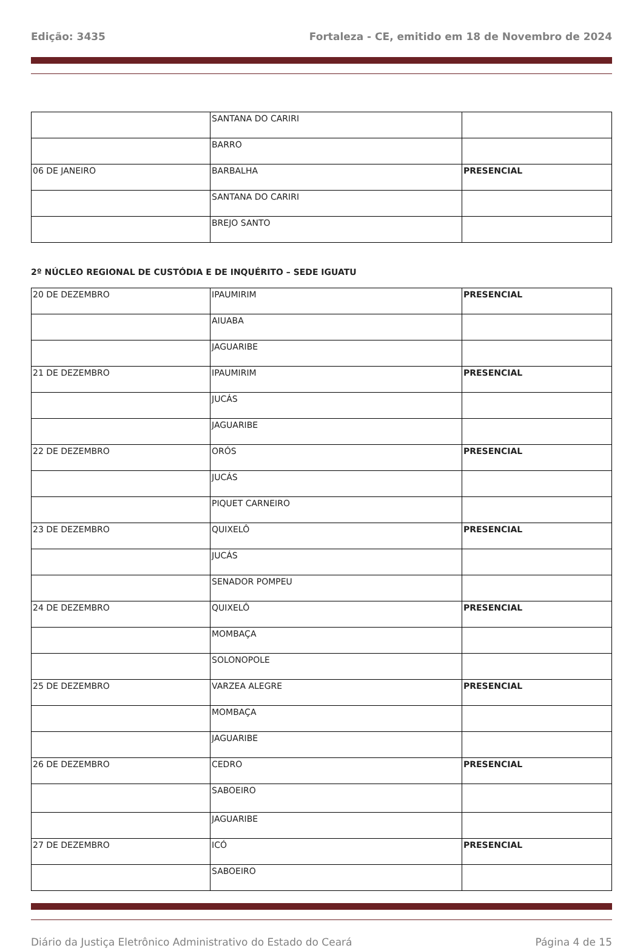Edição: 3435 Fortaleza - CE, emitido em 18 de Novembro de 2024
| | SANTANA DO CARIRI | |
| | BARRO | |
| 06 DE JANEIRO | BARBALHA | PRESENCIAL |
| | SANTANA DO CARIRI | |
| | BREJO SANTO | |
2º NÚCLEO REGIONAL DE CUSTÓDIA E DE INQUÉRITO – SEDE IGUATU
| 20 DE DEZEMBRO | IPAUMIRIM | PRESENCIAL |
| | AIUABA | |
| | JAGUARIBE | |
| 21 DE DEZEMBRO | IPAUMIRIM | PRESENCIAL |
| | JUCÁS | |
| | JAGUARIBE | |
| 22 DE DEZEMBRO | ORÓS | PRESENCIAL |
| | JUCÁS | |
| | PIQUET CARNEIRO | |
| 23 DE DEZEMBRO | QUIXELÔ | PRESENCIAL |
| | JUCÁS | |
| | SENADOR POMPEU | |
| 24 DE DEZEMBRO | QUIXELÔ | PRESENCIAL |
| | MOMBAÇA | |
| | SOLONOPOLE | |
| 25 DE DEZEMBRO | VARZEA ALEGRE | PRESENCIAL |
| | MOMBAÇA | |
| | JAGUARIBE | |
| 26 DE DEZEMBRO | CEDRO | PRESENCIAL |
| | SABOEIRO | |
| | JAGUARIBE | |
| 27 DE DEZEMBRO | ICÓ | PRESENCIAL |
| | SABOEIRO | |
Diário da Justiça Eletrônico Administrativo do Estado do Ceará Página 4 de 15